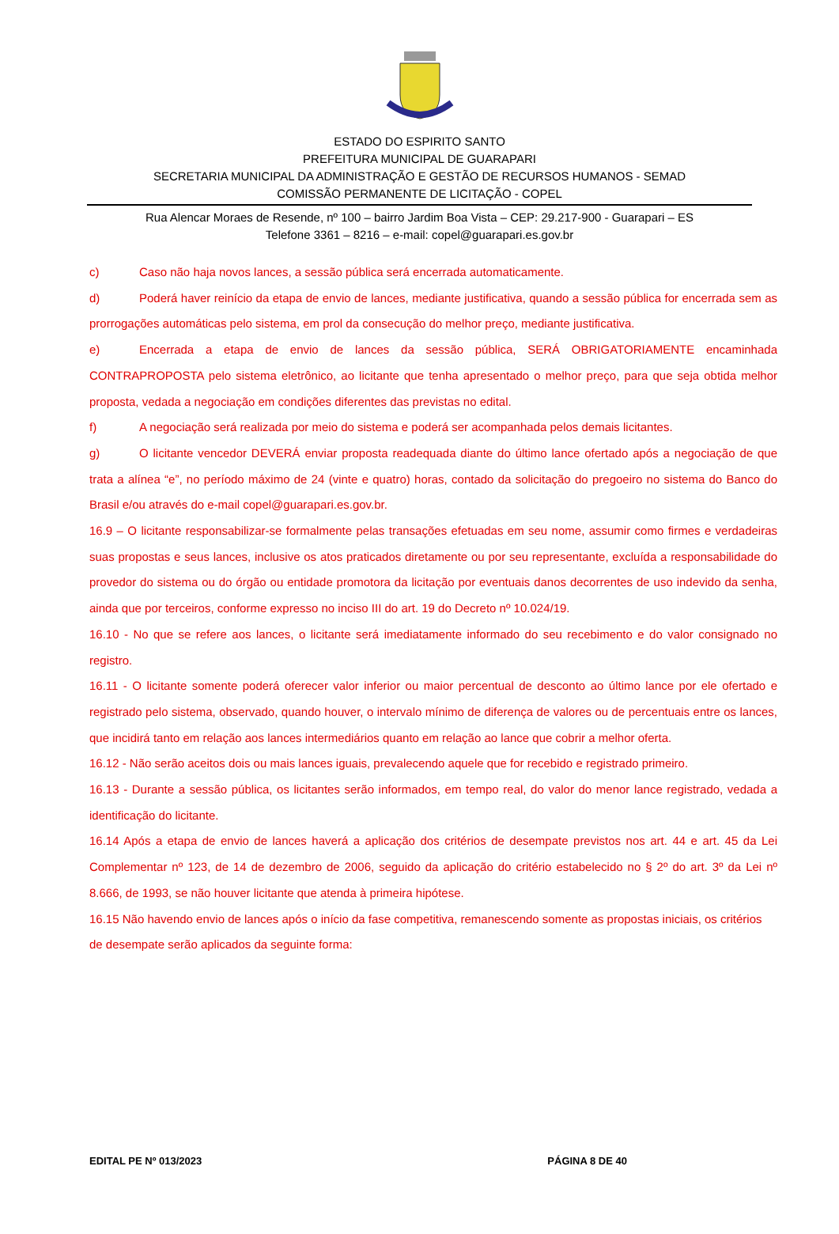ESTADO DO ESPIRITO SANTO
PREFEITURA MUNICIPAL DE GUARAPARI
SECRETARIA MUNICIPAL DA ADMINISTRAÇÃO E GESTÃO DE RECURSOS HUMANOS - SEMAD
COMISSÃO PERMANENTE DE LICITAÇÃO - COPEL
Rua Alencar Moraes de Resende, nº 100 – bairro Jardim Boa Vista – CEP: 29.217-900 - Guarapari – ES
Telefone 3361 – 8216 – e-mail: copel@guarapari.es.gov.br
c) Caso não haja novos lances, a sessão pública será encerrada automaticamente.
d) Poderá haver reinício da etapa de envio de lances, mediante justificativa, quando a sessão pública for encerrada sem as prorrogações automáticas pelo sistema, em prol da consecução do melhor preço, mediante justificativa.
e) Encerrada a etapa de envio de lances da sessão pública, SERÁ OBRIGATORIAMENTE encaminhada CONTRAPROPOSTA pelo sistema eletrônico, ao licitante que tenha apresentado o melhor preço, para que seja obtida melhor proposta, vedada a negociação em condições diferentes das previstas no edital.
f) A negociação será realizada por meio do sistema e poderá ser acompanhada pelos demais licitantes.
g) O licitante vencedor DEVERÁ enviar proposta readequada diante do último lance ofertado após a negociação de que trata a alínea “e”, no período máximo de 24 (vinte e quatro) horas, contado da solicitação do pregoeiro no sistema do Banco do Brasil e/ou através do e-mail copel@guarapari.es.gov.br.
16.9 – O licitante responsabilizar-se formalmente pelas transações efetuadas em seu nome, assumir como firmes e verdadeiras suas propostas e seus lances, inclusive os atos praticados diretamente ou por seu representante, excluída a responsabilidade do provedor do sistema ou do órgão ou entidade promotora da licitação por eventuais danos decorrentes de uso indevido da senha, ainda que por terceiros, conforme expresso no inciso III do art. 19 do Decreto nº 10.024/19.
16.10 - No que se refere aos lances, o licitante será imediatamente informado do seu recebimento e do valor consignado no registro.
16.11 - O licitante somente poderá oferecer valor inferior ou maior percentual de desconto ao último lance por ele ofertado e registrado pelo sistema, observado, quando houver, o intervalo mínimo de diferença de valores ou de percentuais entre os lances, que incidirá tanto em relação aos lances intermediários quanto em relação ao lance que cobrir a melhor oferta.
16.12 - Não serão aceitos dois ou mais lances iguais, prevalecendo aquele que for recebido e registrado primeiro.
16.13 - Durante a sessão pública, os licitantes serão informados, em tempo real, do valor do menor lance registrado, vedada a identificação do licitante.
16.14 Após a etapa de envio de lances haverá a aplicação dos critérios de desempate previstos nos art. 44 e art. 45 da Lei Complementar nº 123, de 14 de dezembro de 2006, seguido da aplicação do critério estabelecido no § 2º do art. 3º da Lei nº 8.666, de 1993, se não houver licitante que atenda à primeira hipótese.
16.15 Não havendo envio de lances após o início da fase competitiva, remanescendo somente as propostas iniciais, os critérios de desempate serão aplicados da seguinte forma:
EDITAL PE Nº 013/2023 PÁGINA 8 DE 40